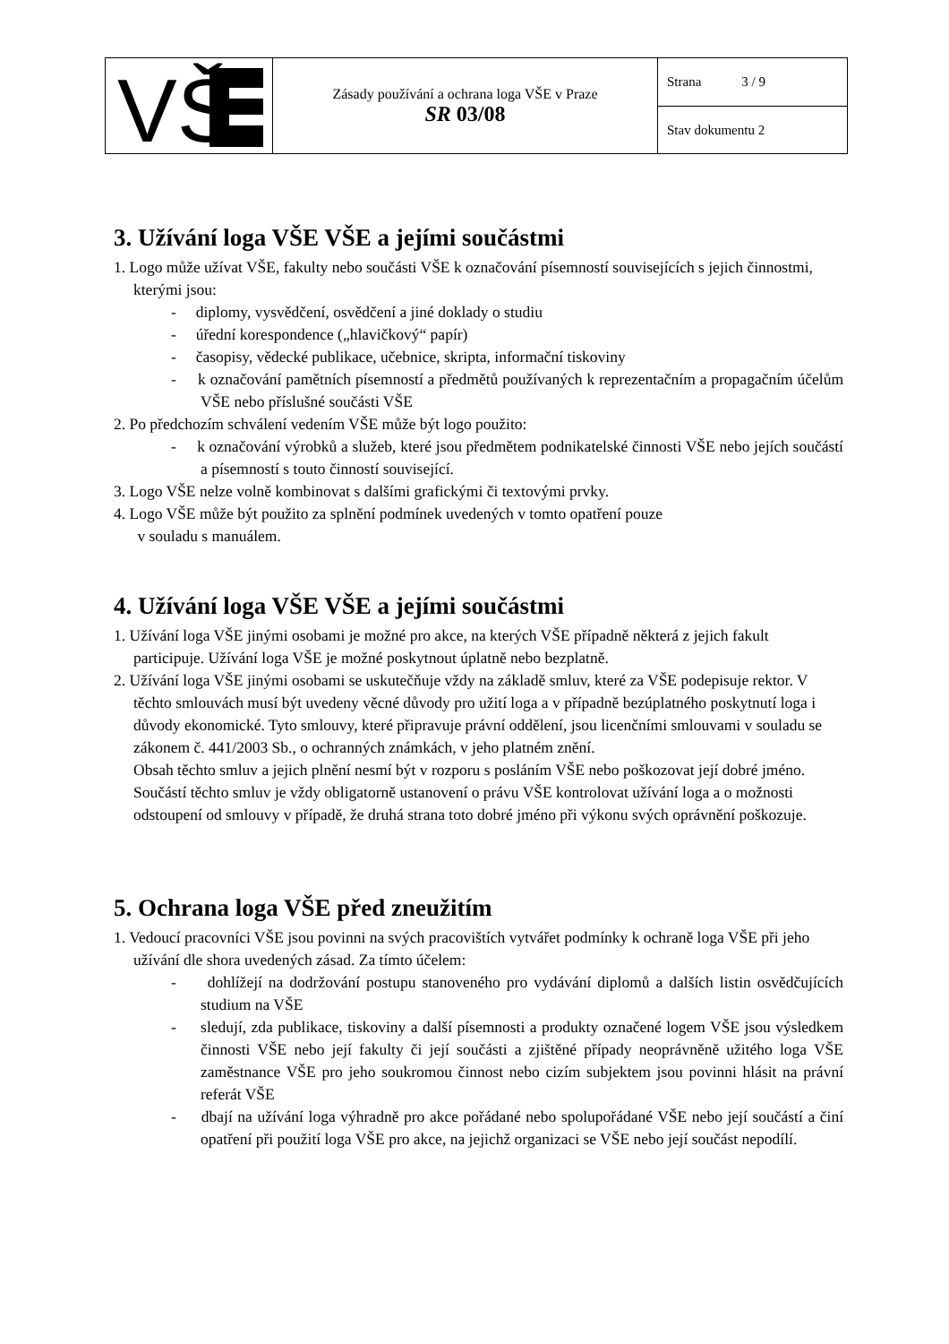| VŠ | Zásady používání a ochrana loga VŠE v Praze SR 03/08 | Strana 3 / 9 |
| | | Stav dokumentu 2 |
3. Užívání loga VŠE VŠE a jejími součástmi
1. Logo může užívat VŠE, fakulty nebo součásti VŠE k označování písemností souvisejících s jejich činnostmi, kterými jsou:
- diplomy, vysvědčení, osvědčení a jiné doklady o studiu
- úřední korespondence („hlavičkový“ papír)
- časopisy, vědecké publikace, učebnice, skripta, informační tiskoviny
- k označování pamětních písemností a předmětů používaných k reprezentačním a propagačním účelům VŠE nebo příslušné součásti VŠE
2. Po předchozím schválení vedením VŠE může být logo použito:
- k označování výrobků a služeb, které jsou předmětem podnikatelské činnosti VŠE nebo jejích součástí a písemností s touto činností související.
3. Logo VŠE nelze volně kombinovat s dalšími grafickými či textovými prvky.
4. Logo VŠE může být použito za splnění podmínek uvedených v tomto opatření pouze
v souladu s manuálem.
4. Užívání loga VŠE VŠE a jejími součástmi
1. Užívání loga VŠE jinými osobami je možné pro akce, na kterých VŠE případně některá z jejich fakult participuje. Užívání loga VŠE je možné poskytnout úplatně nebo bezplatně.
2. Užívání loga VŠE jinými osobami se uskutečňuje vždy na základě smluv, které za VŠE podepisuje rektor. V těchto smlouvách musí být uvedeny věcné důvody pro užití loga a v případně bezúplatného poskytnutí loga i důvody ekonomické. Tyto smlouvy, které připravuje právní oddělení, jsou licenčními smlouvami v souladu se zákonem č. 441/2003 Sb., o ochranných známkách, v jeho platném znění.
Obsah těchto smluv a jejich plnění nesmí být v rozporu s posláním VŠE nebo poškozovat její dobré jméno. Součástí těchto smluv je vždy obligatorně ustanovení o právu VŠE kontrolovat užívání loga a o možnosti odstoupení od smlouvy v případě, že druhá strana toto dobré jméno při výkonu svých oprávnění poškozuje.
5. Ochrana loga VŠE před zneužitím
1. Vedoucí pracovníci VŠE jsou povinni na svých pracovištích vytvářet podmínky k ochraně loga VŠE při jeho užívání dle shora uvedených zásad. Za tímto účelem:
- dohlížejí na dodržování postupu stanoveného pro vydávání diplomů a dalších listin osvědčujících studium na VŠE
- sledují, zda publikace, tiskoviny a další písemnosti a produkty označené logem VŠE jsou výsledkem činnosti VŠE nebo její fakulty či její součásti a zjištěné případy neoprávněně užitého loga VŠE zaměstnance VŠE pro jeho soukromou činnost nebo cizím subjektem jsou povinni hlásit na právní referát VŠE
- dbají na užívání loga výhradně pro akce pořádané nebo spolupořádané VŠE nebo její součástí a činí opatření při použití loga VŠE pro akce, na jejichž organizaci se VŠE nebo její součást nepodílí.